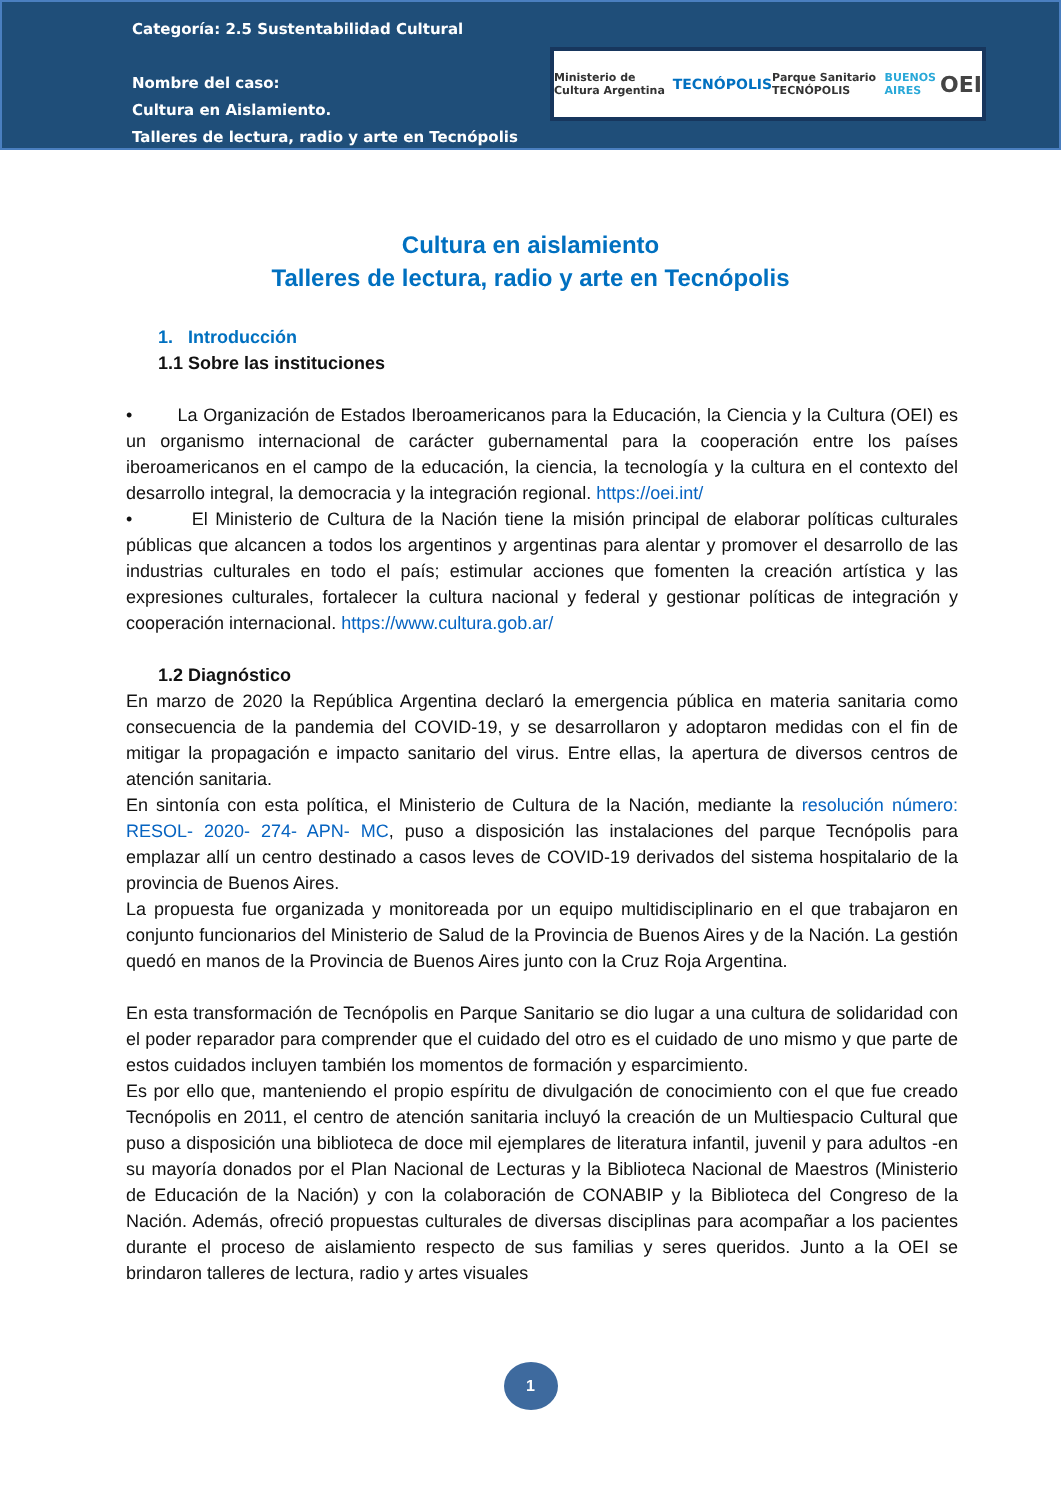Categoría: 2.5 Sustentabilidad Cultural
Nombre del caso:
Cultura en Aislamiento.
Talleres de lectura, radio y arte en Tecnópolis
Ministerio de Cultura Argentina TECNÓPOLIS Parque Sanitario TECNÓPOLIS BUENOS AIRES OEI
Cultura en aislamiento
Talleres de lectura, radio y arte en Tecnópolis
1. Introducción
1.1 Sobre las instituciones
• La Organización de Estados Iberoamericanos para la Educación, la Ciencia y la Cultura (OEI) es un organismo internacional de carácter gubernamental para la cooperación entre los países iberoamericanos en el campo de la educación, la ciencia, la tecnología y la cultura en el contexto del desarrollo integral, la democracia y la integración regional. https://oei.int/
• El Ministerio de Cultura de la Nación tiene la misión principal de elaborar políticas culturales públicas que alcancen a todos los argentinos y argentinas para alentar y promover el desarrollo de las industrias culturales en todo el país; estimular acciones que fomenten la creación artística y las expresiones culturales, fortalecer la cultura nacional y federal y gestionar políticas de integración y cooperación internacional. https://www.cultura.gob.ar/
1.2 Diagnóstico
En marzo de 2020 la República Argentina declaró la emergencia pública en materia sanitaria como consecuencia de la pandemia del COVID-19, y se desarrollaron y adoptaron medidas con el fin de mitigar la propagación e impacto sanitario del virus. Entre ellas, la apertura de diversos centros de atención sanitaria.
En sintonía con esta política, el Ministerio de Cultura de la Nación, mediante la resolución número: RESOL- 2020- 274- APN- MC, puso a disposición las instalaciones del parque Tecnópolis para emplazar allí un centro destinado a casos leves de COVID-19 derivados del sistema hospitalario de la provincia de Buenos Aires.
La propuesta fue organizada y monitoreada por un equipo multidisciplinario en el que trabajaron en conjunto funcionarios del Ministerio de Salud de la Provincia de Buenos Aires y de la Nación. La gestión quedó en manos de la Provincia de Buenos Aires junto con la Cruz Roja Argentina.
En esta transformación de Tecnópolis en Parque Sanitario se dio lugar a una cultura de solidaridad con el poder reparador para comprender que el cuidado del otro es el cuidado de uno mismo y que parte de estos cuidados incluyen también los momentos de formación y esparcimiento.
Es por ello que, manteniendo el propio espíritu de divulgación de conocimiento con el que fue creado Tecnópolis en 2011, el centro de atención sanitaria incluyó la creación de un Multiespacio Cultural que puso a disposición una biblioteca de doce mil ejemplares de literatura infantil, juvenil y para adultos -en su mayoría donados por el Plan Nacional de Lecturas y la Biblioteca Nacional de Maestros (Ministerio de Educación de la Nación) y con la colaboración de CONABIP y la Biblioteca del Congreso de la Nación. Además, ofreció propuestas culturales de diversas disciplinas para acompañar a los pacientes durante el proceso de aislamiento respecto de sus familias y seres queridos. Junto a la OEI se brindaron talleres de lectura, radio y artes visuales
1